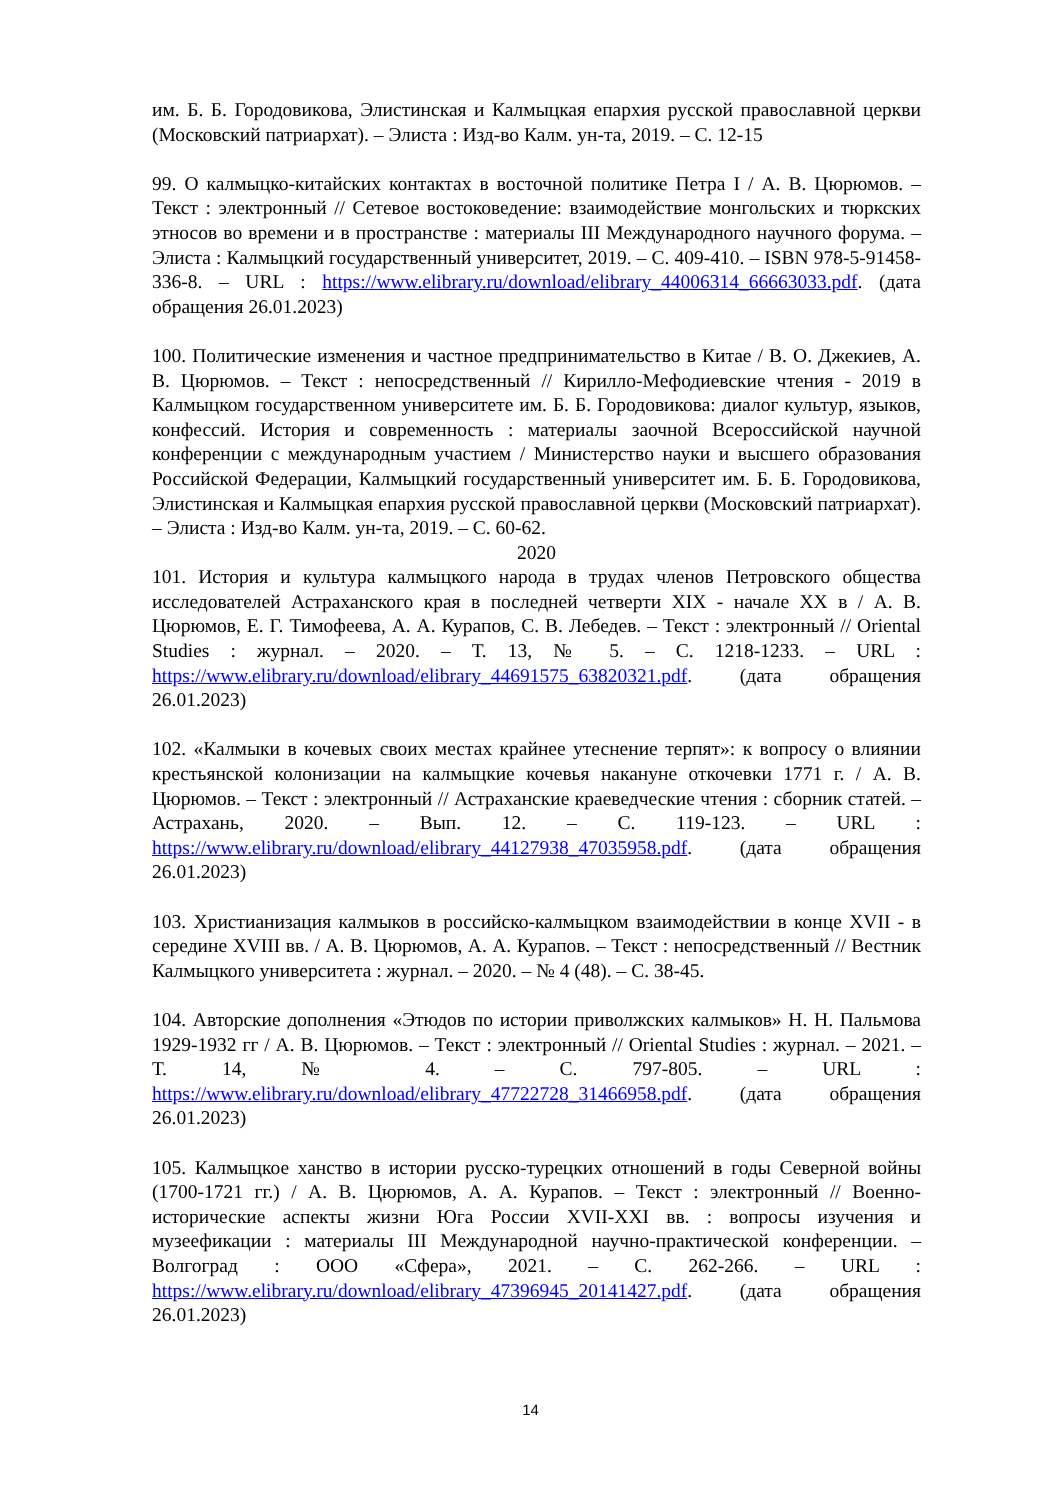им. Б. Б. Городовикова, Элистинская и Калмыцкая епархия русской православной церкви (Московский патриархат). – Элиста : Изд-во Калм. ун-та, 2019. – С. 12-15
99. О калмыцко-китайских контактах в восточной политике Петра I / А. В. Цюрюмов. – Текст : электронный // Сетевое востоковедение: взаимодействие монгольских и тюркских этносов во времени и в пространстве : материалы III Международного научного форума. – Элиста : Калмыцкий государственный университет, 2019. – С. 409-410. – ISBN 978-5-91458-336-8. – URL : https://www.elibrary.ru/download/elibrary_44006314_66663033.pdf. (дата обращения 26.01.2023)
100. Политические изменения и частное предпринимательство в Китае / В. О. Джекиев, А. В. Цюрюмов. – Текст : непосредственный // Кирилло-Мефодиевские чтения - 2019 в Калмыцком государственном университете им. Б. Б. Городовикова: диалог культур, языков, конфессий. История и современность : материалы заочной Всероссийской научной конференции с международным участием / Министерство науки и высшего образования Российской Федерации, Калмыцкий государственный университет им. Б. Б. Городовикова, Элистинская и Калмыцкая епархия русской православной церкви (Московский патриархат). – Элиста : Изд-во Калм. ун-та, 2019. – С. 60-62.
2020
101. История и культура калмыцкого народа в трудах членов Петровского общества исследователей Астраханского края в последней четверти XIX - начале XX в / А. В. Цюрюмов, Е. Г. Тимофеева, А. А. Курапов, С. В. Лебедев. – Текст : электронный // Oriental Studies : журнал. – 2020. – Т. 13, № 5. – С. 1218-1233. – URL : https://www.elibrary.ru/download/elibrary_44691575_63820321.pdf. (дата обращения 26.01.2023)
102. «Калмыки в кочевых своих местах крайнее утеснение терпят»: к вопросу о влиянии крестьянской колонизации на калмыцкие кочевья накануне откочевки 1771 г. / А. В. Цюрюмов. – Текст : электронный // Астраханские краеведческие чтения : сборник статей. – Астрахань, 2020. – Вып. 12. – С. 119-123. – URL : https://www.elibrary.ru/download/elibrary_44127938_47035958.pdf. (дата обращения 26.01.2023)
103. Христианизация калмыков в российско-калмыцком взаимодействии в конце XVII - в середине XVIII вв. / А. В. Цюрюмов, А. А. Курапов. – Текст : непосредственный // Вестник Калмыцкого университета : журнал. – 2020. – № 4 (48). – С. 38-45.
104. Авторские дополнения «Этюдов по истории приволжских калмыков» Н. Н. Пальмова 1929-1932 гг / А. В. Цюрюмов. – Текст : электронный // Oriental Studies : журнал. – 2021. – Т. 14, № 4. – С. 797-805. – URL : https://www.elibrary.ru/download/elibrary_47722728_31466958.pdf. (дата обращения 26.01.2023)
105. Калмыцкое ханство в истории русско-турецких отношений в годы Северной войны (1700-1721 гг.) / А. В. Цюрюмов, А. А. Курапов. – Текст : электронный // Военно-исторические аспекты жизни Юга России XVII-XXI вв. : вопросы изучения и музеефикации : материалы III Международной научно-практической конференции. – Волгоград : ООО «Сфера», 2021. – С. 262-266. – URL : https://www.elibrary.ru/download/elibrary_47396945_20141427.pdf. (дата обращения 26.01.2023)
14